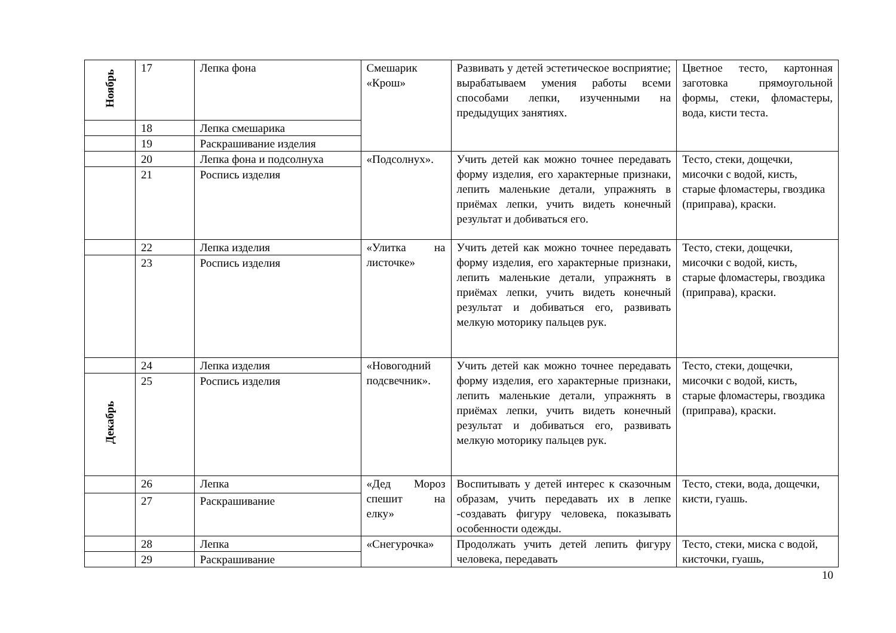| Ноябрь | 17 | Лепка фона | Смешарик «Крош» | Развивать у детей эстетическое восприятие; вырабатываем умения работы всеми способами лепки, изученными на предыдущих занятиях. | Цветное тесто, картонная заготовка прямоугольной формы, стеки, фломастеры, вода, кисти теста. |
| | 18 | Лепка смешарика | | | |
| | 19 | Раскрашивание изделия | | | |
| | 20 | Лепка фона и подсолнуха | «Подсолнух». | Учить детей как можно точнее передавать форму изделия, его характерные признаки, лепить маленькие детали, упражнять в приёмах лепки, учить видеть конечный результат и добиваться его. | Тесто, стеки, дощечки, мисочки с водой, кисть, старые фломастеры, гвоздика (приправа), краски. |
| | 21 | Роспись изделия | | | |
| | 22 | Лепка изделия | «Улитка на листочке» | Учить детей как можно точнее передавать форму изделия, его характерные признаки, лепить маленькие детали, упражнять в приёмах лепки, учить видеть конечный результат и добиваться его, развивать мелкую моторику пальцев рук. | Тесто, стеки, дощечки, мисочки с водой, кисть, старые фломастеры, гвоздика (приправа), краски. |
| | 23 | Роспись изделия | | | |
| | 24 | Лепка изделия | «Новогодний подсвечник». | Учить детей как можно точнее передавать форму изделия, его характерные признаки, лепить маленькие детали, упражнять в приёмах лепки, учить видеть конечный результат и добиваться его, развивать мелкую моторику пальцев рук. | Тесто, стеки, дощечки, мисочки с водой, кисть, старые фломастеры, гвоздика (приправа), краски. |
| Декабрь | 25 | Роспись изделия | | | |
| | 26 | Лепка | «Дед Мороз спешит на елку» | Воспитывать у детей интерес к сказочным образам, учить передавать их в лепке -создавать фигуру человека, показывать особенности одежды. | Тесто, стеки, вода, дощечки, кисти, гуашь. |
| | 27 | Раскрашивание | | | |
| | 28 | Лепка | «Снегурочка» | Продолжать учить детей лепить фигуру человека, передавать | Тесто, стеки, миска с водой, кисточки, гуашь, |
| | 29 | Раскрашивание | | | |
10